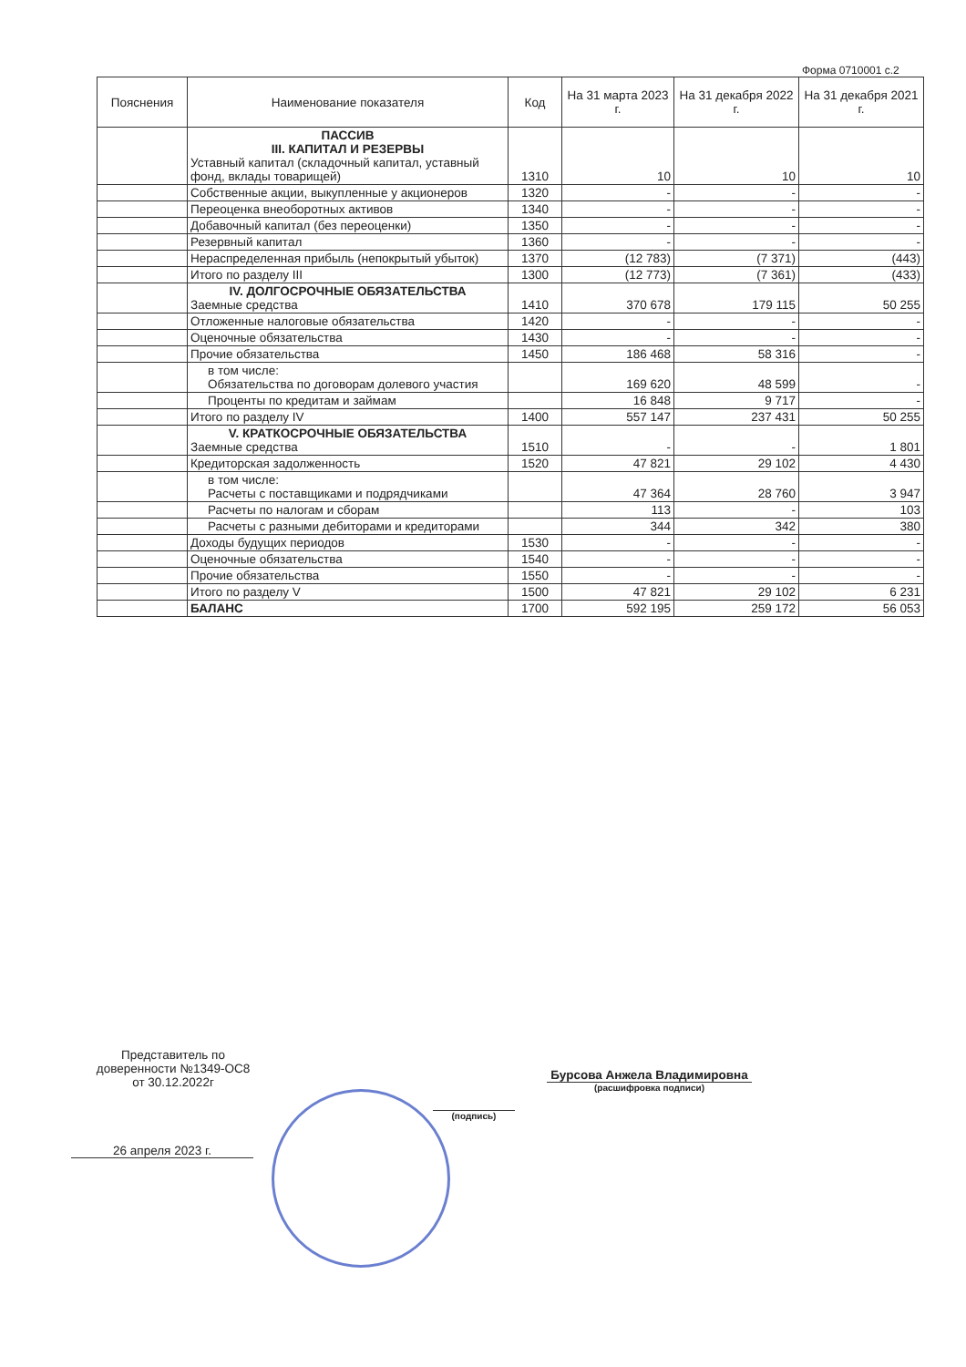Форма 0710001 с.2
| Пояснения | Наименование показателя | Код | На 31 марта 2023 г. | На 31 декабря 2022 г. | На 31 декабря 2021 г. |
| --- | --- | --- | --- | --- | --- |
| | ПАССИВ III. КАПИТАЛ И РЕЗЕРВЫ Уставный капитал (складочный капитал, уставный фонд, вклады товарищей) | 1310 | 10 | 10 | 10 |
| | Собственные акции, выкупленные у акционеров | 1320 | - | - | - |
| | Переоценка внеоборотных активов | 1340 | - | - | - |
| | Добавочный капитал (без переоценки) | 1350 | - | - | - |
| | Резервный капитал | 1360 | - | - | - |
| | Нераспределенная прибыль (непокрытый убыток) | 1370 | (12 783) | (7 371) | (443) |
| | Итого по разделу III | 1300 | (12 773) | (7 361) | (433) |
| | IV. ДОЛГОСРОЧНЫЕ ОБЯЗАТЕЛЬСТВА Заемные средства | 1410 | 370 678 | 179 115 | 50 255 |
| | Отложенные налоговые обязательства | 1420 | - | - | - |
| | Оценочные обязательства | 1430 | - | - | - |
| | Прочие обязательства | 1450 | 186 468 | 58 316 | - |
| | в том числе: Обязательства по договорам долевого участия | | 169 620 | 48 599 | - |
| | Проценты по кредитам и займам | | 16 848 | 9 717 | - |
| | Итого по разделу IV | 1400 | 557 147 | 237 431 | 50 255 |
| | V. КРАТКОСРОЧНЫЕ ОБЯЗАТЕЛЬСТВА Заемные средства | 1510 | - | - | 1 801 |
| | Кредиторская задолженность | 1520 | 47 821 | 29 102 | 4 430 |
| | в том числе: Расчеты с поставщиками и подрядчиками | | 47 364 | 28 760 | 3 947 |
| | Расчеты по налогам и сборам | | 113 | - | 103 |
| | Расчеты с разными дебиторами и кредиторами | | 344 | 342 | 380 |
| | Доходы будущих периодов | 1530 | - | - | - |
| | Оценочные обязательства | 1540 | - | - | - |
| | Прочие обязательства | 1550 | - | - | - |
| | Итого по разделу V | 1500 | 47 821 | 29 102 | 6 231 |
| | БАЛАНС | 1700 | 592 195 | 259 172 | 56 053 |
Представитель по доверенности №1349-ОС8 от 30.12.2022г
(подпись)
Бурсова Анжела Владимировна
(расшифровка подписи)
26 апреля 2023 г.